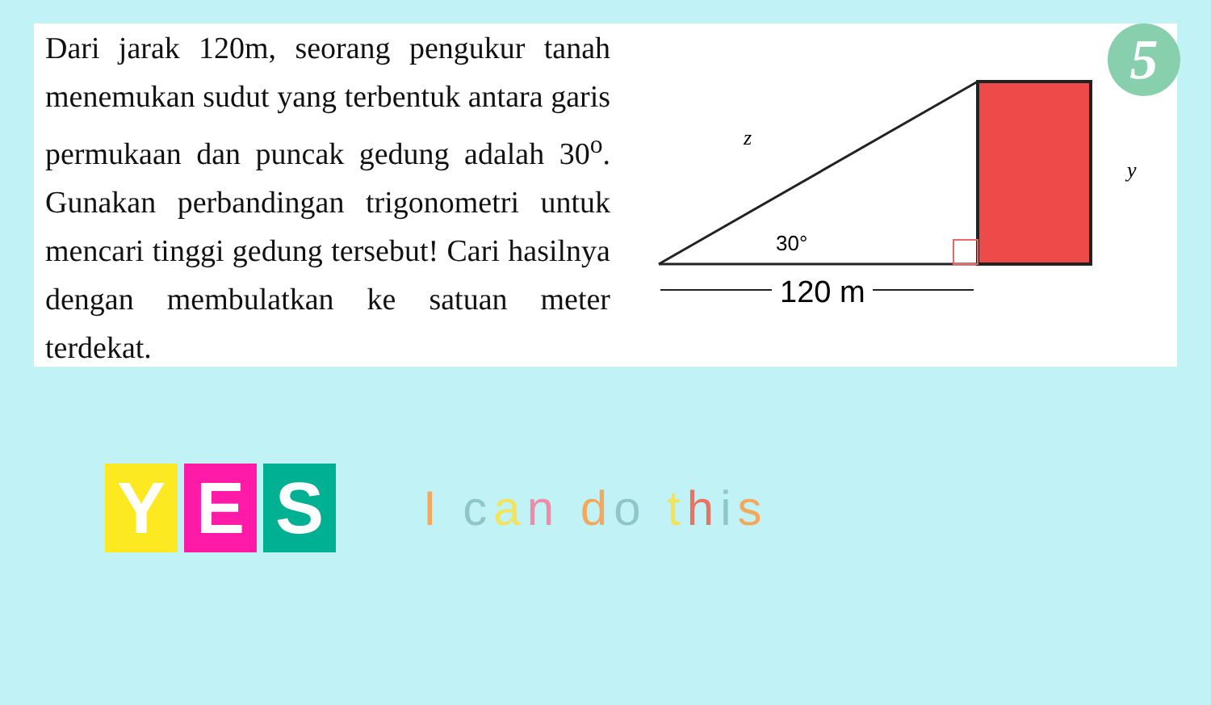Dari jarak 120m, seorang pengukur tanah menemukan sudut yang terbentuk antara garis permukaan dan puncak gedung adalah 30<sup>o</sup>. Gunakan perbandingan trigonometri untuk mencari tinggi gedung tersebut! Cari hasilnya dengan membulatkan ke satuan meter terdekat.
z
y
30°
120 m
5
Y E S
I can do this